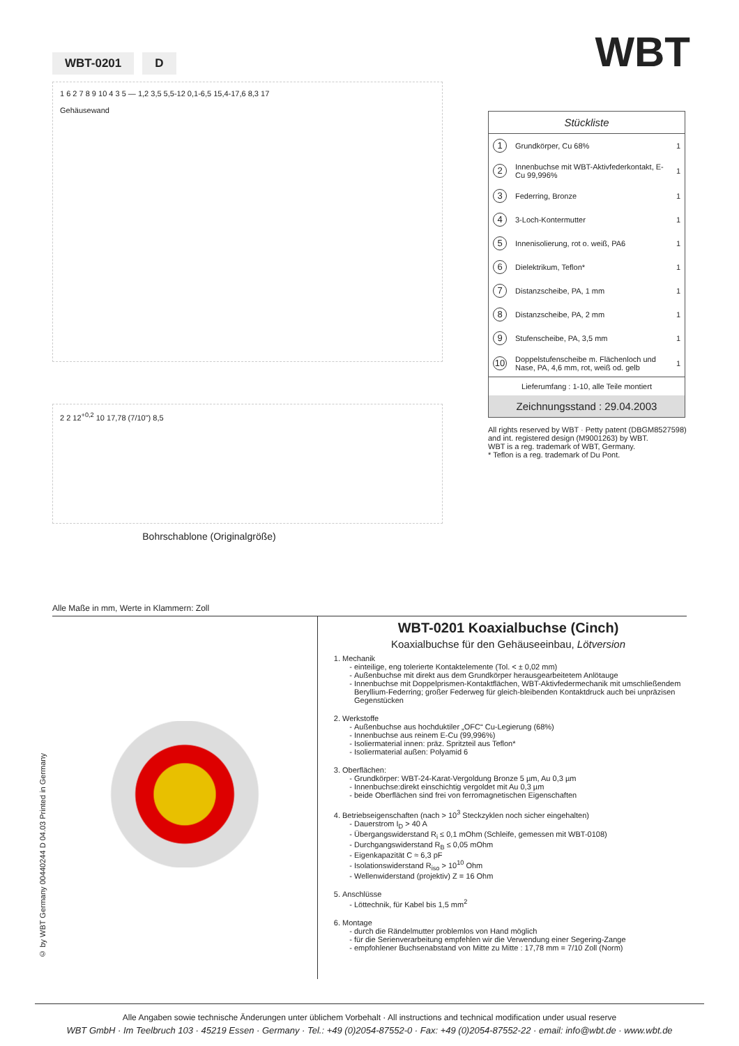WBT-0201 D
1 6 2 7 8 9 10 4 3 5 — 1,2 3,5 5,5-12 0,1-6,5 15,4-17,6 8,3 17
Gehäusewand
2 2 12<sup>+0,2</sup> 10 17,78 (7/10") 8,5
Bohrschablone (Originalgröße)
WBT
| Stückliste | | |
| --- | --- | --- |
| 1 | Grundkörper, Cu 68% | 1 |
| 2 | Innenbuchse mit WBT-Aktivfederkontakt, E-Cu 99,996% | 1 |
| 3 | Federring, Bronze | 1 |
| 4 | 3-Loch-Kontermutter | 1 |
| 5 | Innenisolierung, rot o. weiß, PA6 | 1 |
| 6 | Dielektrikum, Teflon* | 1 |
| 7 | Distanzscheibe, PA, 1 mm | 1 |
| 8 | Distanzscheibe, PA, 2 mm | 1 |
| 9 | Stufenscheibe, PA, 3,5 mm | 1 |
| 10 | Doppelstufenscheibe m. Flächenloch und Nase, PA, 4,6 mm, rot, weiß od. gelb | 1 |
| Lieferumfang : 1-10, alle Teile montiert | | |
| Zeichnungsstand : 29.04.2003 | | |
All rights reserved by WBT · Petty patent (DBGM8527598) and int. registered design (M9001263) by WBT.
WBT is a reg. trademark of WBT, Germany.
* Teflon is a reg. trademark of Du Pont.
Alle Maße in mm, Werte in Klammern: Zoll
© by WBT Germany 00440244 D 04.03 Printed in Germany
WBT-0201 Koaxialbuchse (Cinch)
Koaxialbuchse für den Gehäuseeinbau, Lötversion
1. Mechanik
einteilige, eng tolerierte Kontaktelemente (Tol. < ± 0,02 mm)
Außenbuchse mit direkt aus dem Grundkörper herausgearbeitetem Anlötauge
Innenbuchse mit Doppelprismen-Kontaktflächen, WBT-Aktivfedermechanik mit umschließendem Beryllium-Federring; großer Federweg für gleich-bleibenden Kontaktdruck auch bei unpräzisen Gegenstücken
2. Werkstoffe
Außenbuchse aus hochduktiler „OFC“ Cu-Legierung (68%)
Innenbuchse aus reinem E-Cu (99,996%)
Isoliermaterial innen: präz. Spritzteil aus Teflon*
Isoliermaterial außen: Polyamid 6
3. Oberflächen:
Grundkörper: WBT-24-Karat-Vergoldung Bronze 5 µm, Au 0,3 µm
Innenbuchse:direkt einschichtig vergoldet mit Au 0,3 µm
beide Oberflächen sind frei von ferromagnetischen Eigenschaften
4. Betriebseigenschaften (nach > 10<sup>3</sup> Steckzyklen noch sicher eingehalten)
Dauerstrom I<sub>D</sub> > 40 A
Übergangswiderstand R<sub>i</sub> ≤ 0,1 mOhm (Schleife, gemessen mit WBT-0108)
Durchgangswiderstand R<sub>B</sub> ≤ 0,05 mOhm
Eigenkapazität C ≈ 6,3 pF
Isolationswiderstand R<sub>iso</sub> > 10<sup>10</sup> Ohm
Wellenwiderstand (projektiv) Z = 16 Ohm
5. Anschlüsse
Löttechnik, für Kabel bis 1,5 mm<sup>2</sup>
6. Montage
durch die Rändelmutter problemlos von Hand möglich
für die Serienverarbeitung empfehlen wir die Verwendung einer Segering-Zange
empfohlener Buchsenabstand von Mitte zu Mitte : 17,78 mm = 7/10 Zoll (Norm)
Alle Angaben sowie technische Änderungen unter üblichem Vorbehalt · All instructions and technical modification under usual reserve
WBT GmbH · Im Teelbruch 103 · 45219 Essen · Germany · Tel.: +49 (0)2054-87552-0 · Fax: +49 (0)2054-87552-22 · email: info@wbt.de · www.wbt.de